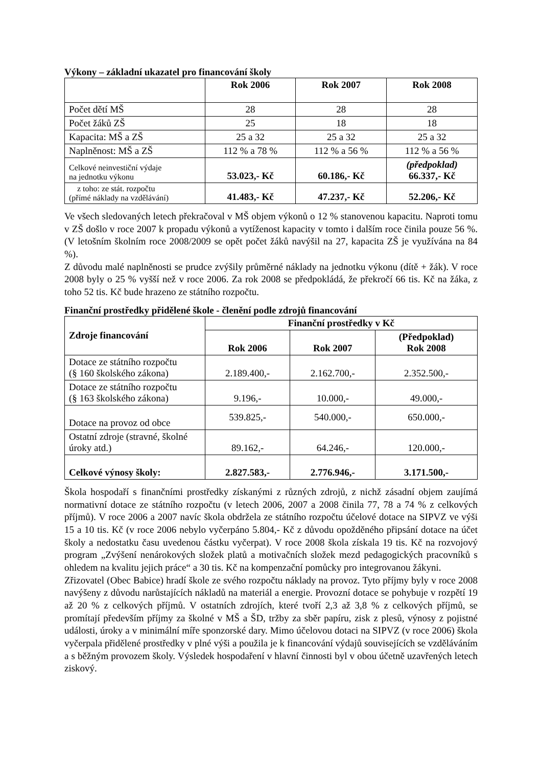Výkony – základní ukazatel pro financování školy
| | Rok 2006 | Rok 2007 | Rok 2008 |
| Počet dětí MŠ | 28 | 28 | 28 |
| Počet žáků ZŠ | 25 | 18 | 18 |
| Kapacita: MŠ a ZŠ | 25 a 32 | 25 a 32 | 25 a 32 |
| Naplněnost: MŠ a ZŠ | 112 % a 78 % | 112 % a 56 % | 112 % a 56 % |
| Celkové neinvestiční výdaje na jednotku výkonu | 53.023,- Kč | 60.186,- Kč | (předpoklad) 66.337,- Kč |
| z toho: ze stát. rozpočtu (přímé náklady na vzdělávání) | 41.483,- Kč | 47.237,- Kč | 52.206,- Kč |
Ve všech sledovaných letech překračoval v MŠ objem výkonů o 12 % stanovenou kapacitu. Naproti tomu v ZŠ došlo v roce 2007 k propadu výkonů a vytíženost kapacity v tomto i dalším roce činila pouze 56 %. (V letošním školním roce 2008/2009 se opět počet žáků navýšil na 27, kapacita ZŠ je využívána na 84 %).
Z důvodu malé naplněnosti se prudce zvýšily průměrné náklady na jednotku výkonu (dítě + žák). V roce 2008 byly o 25 % vyšší než v roce 2006. Za rok 2008 se předpokládá, že překročí 66 tis. Kč na žáka, z toho 52 tis. Kč bude hrazeno ze státního rozpočtu.
Finanční prostředky přidělené škole - členění podle zdrojů financování
| Zdroje financování | Finanční prostředky v Kč | | |
| --- | --- | --- | --- |
| | Rok 2006 | Rok 2007 | (Předpoklad) Rok 2008 |
| Dotace ze státního rozpočtu (§ 160 školského zákona) | 2.189.400,- | 2.162.700,- | 2.352.500,- |
| Dotace ze státního rozpočtu (§ 163 školského zákona) | 9.196,- | 10.000,- | 49.000,- |
| Dotace na provoz od obce | 539.825,- | 540.000,- | 650.000,- |
| Ostatní zdroje (stravné, školné úroky atd.) | 89.162,- | 64.246,- | 120.000,- |
| Celkové výnosy školy: | 2.827.583,- | 2.776.946,- | 3.171.500,- |
Škola hospodaří s finančními prostředky získanými z různých zdrojů, z nichž zásadní objem zaujímá normativní dotace ze státního rozpočtu (v letech 2006, 2007 a 2008 činila 77, 78 a 74 % z celkových příjmů). V roce 2006 a 2007 navíc škola obdržela ze státního rozpočtu účelové dotace na SIPVZ ve výši 15 a 10 tis. Kč (v roce 2006 nebylo vyčerpáno 5.804,- Kč z důvodu opožděného připsání dotace na účet školy a nedostatku času uvedenou částku vyčerpat). V roce 2008 škola získala 19 tis. Kč na rozvojový program „Zvýšení nenárokových složek platů a motivačních složek mezd pedagogických pracovníků s ohledem na kvalitu jejich práce“ a 30 tis. Kč na kompenzační pomůcky pro integrovanou žákyni.
Zřizovatel (Obec Babice) hradí škole ze svého rozpočtu náklady na provoz. Tyto příjmy byly v roce 2008 navýšeny z důvodu narůstajících nákladů na materiál a energie. Provozní dotace se pohybuje v rozpětí 19 až 20 % z celkových příjmů. V ostatních zdrojích, které tvoří 2,3 až 3,8 % z celkových příjmů, se promítají především příjmy za školné v MŠ a ŠD, tržby za sběr papíru, zisk z plesů, výnosy z pojistné události, úroky a v minimální míře sponzorské dary. Mimo účelovou dotaci na SIPVZ (v roce 2006) škola vyčerpala přidělené prostředky v plné výši a použila je k financování výdajů souvisejících se vzděláváním a s běžným provozem školy. Výsledek hospodaření v hlavní činnosti byl v obou účetně uzavřených letech ziskový.